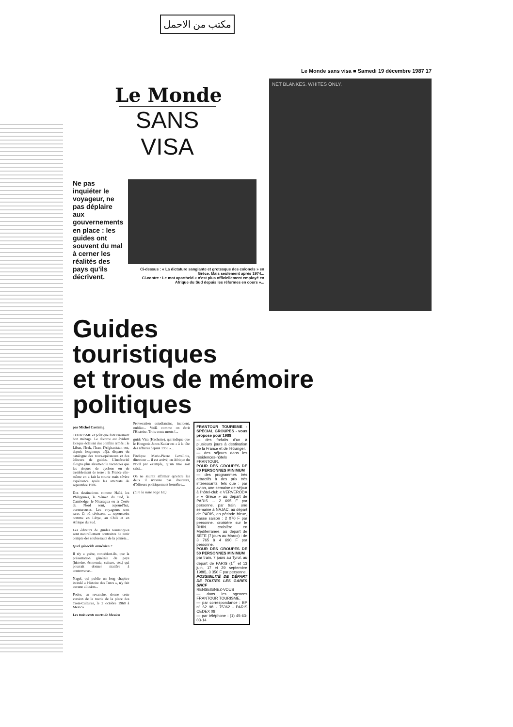مكتب من الاحمل
Le Monde sans visa ■ Samedi 19 décembre 1987 17
Le Monde
SANS VISA
Ne pas inquiéter le voyageur, ne pas déplaire aux gouvernements en place : les guides ont souvent du mal à cerner les réalités des pays qu'ils décrivent.
Ci-dessus : « La dictature sanglante et grotesque des colonels » en Grèce. Mais seulement après 1974...
Ci-contre : Le mot apartheid « n'est plus officiellement employé en Afrique du Sud depuis les réformes en cours »...
NET BLANKES. WHITES ONLY.
Guides
touristiques
et trous de mémoire politiques
par Michel Castaing
TOURISME et politique font rarement bon ménage. Le divorce est évident lorsque éclatent des conflits armés : le Liban, l'Irak, l'Iran, l'Afghanistan ont, depuis longtemps déjà, disparu du catalogue des tours-opérateurs et des éditeurs de guides. L'insécurité éloigne plus sûrement le vacancier que les risques de cyclone ou de tremblement de terre : la France elle-même en a fait la courte mais sévère expérience après les attentats de septembre 1986.
Des destinations comme Haïti, les Philippines, le Yémen du Sud, le Cambodge, le Nicaragua ou la Corée du Nord sont, aujourd'hui, aventureuses. Les voyageurs sont rares là où sévissent ... repoussoirs comme en Libye, au Chili et en Afrique du Sud.
Les éditeurs de guides touristiques sont naturellement contraints de tenir compte des soubresauts de la planète...
Quel génocide arménien ?
Il n'y a guère, concèdent-ils, que la présentation générale du pays (histoire, économie, culture, etc.) qui pourrait donner matière à controverse...
Nagel, qui publie un long chapitre intitulé « Histoire des Turcs », n'y fait aucune allusion...
Fodor, en revanche, donne cette version de la tuerie de la place des Trois-Cultures, le 2 octobre 1968 à Mexico...
Les trois cents morts de Mexico
Provocation estudiantine, incident, oublier... Voilà comme on écrit l'Histoire. Trois cents morts !...
guide Visa (Hachette), qui indique que le Hongrois Janos Kadar est « à la tête des affaires depuis 1956 »...
l'indique Marie-Pierre Levallois, directeur ... il est arrivé, en Afrique du Nord par exemple, qu'un titre soit saisi...
On ne saurait affirmer qu'entre les deux il n'existe pas d'auteurs, d'éditeurs politiquement honnêtes...
(Lire la suite page 18.)
FRANTOUR TOURISME - SPÉCIAL GROUPES - vous propose pour 1988
— des forfaits d'un à plusieurs jours à destination de la France et de l'étranger.
— des séjours dans les résidences-hôtels FRANTOUR.
POUR DES GROUPES DE 30 PERSONNES MINIMUM
— des programmes très attractifs à des prix très intéressants, tels que : par avion, une semaine de séjour à l'hôtel-club « VERVERODA » « Grèce » au départ de PARIS ... 2 695 F par personne. par train, une semaine à NAJAC, au départ de PARIS, en période bleue, basse saison : 2 070 F par personne. croisière sur le RHIN. croisière en Méditerranée, au départ de SÈTE (7 jours au Maroc) : de 3 765 à 4 690 F par personne.
POUR DES GROUPES DE 50 PERSONNES MINIMUM
par train, 7 jours au Tyrol, au départ de PARIS (1<sup>er</sup> et 13 juin, 17 et 29 septembre 1988), 3 350 F par personne.
POSSIBILITÉ DE DÉPART DE TOUTES LES GARES SNCF
RENSEIGNEZ-VOUS
— dans les agences FRANTOUR TOURISME,
— par correspondance : BP nº 62 98 - 75362 - PARIS CEDEX 08
— par téléphone : (1) 45-63-03-14